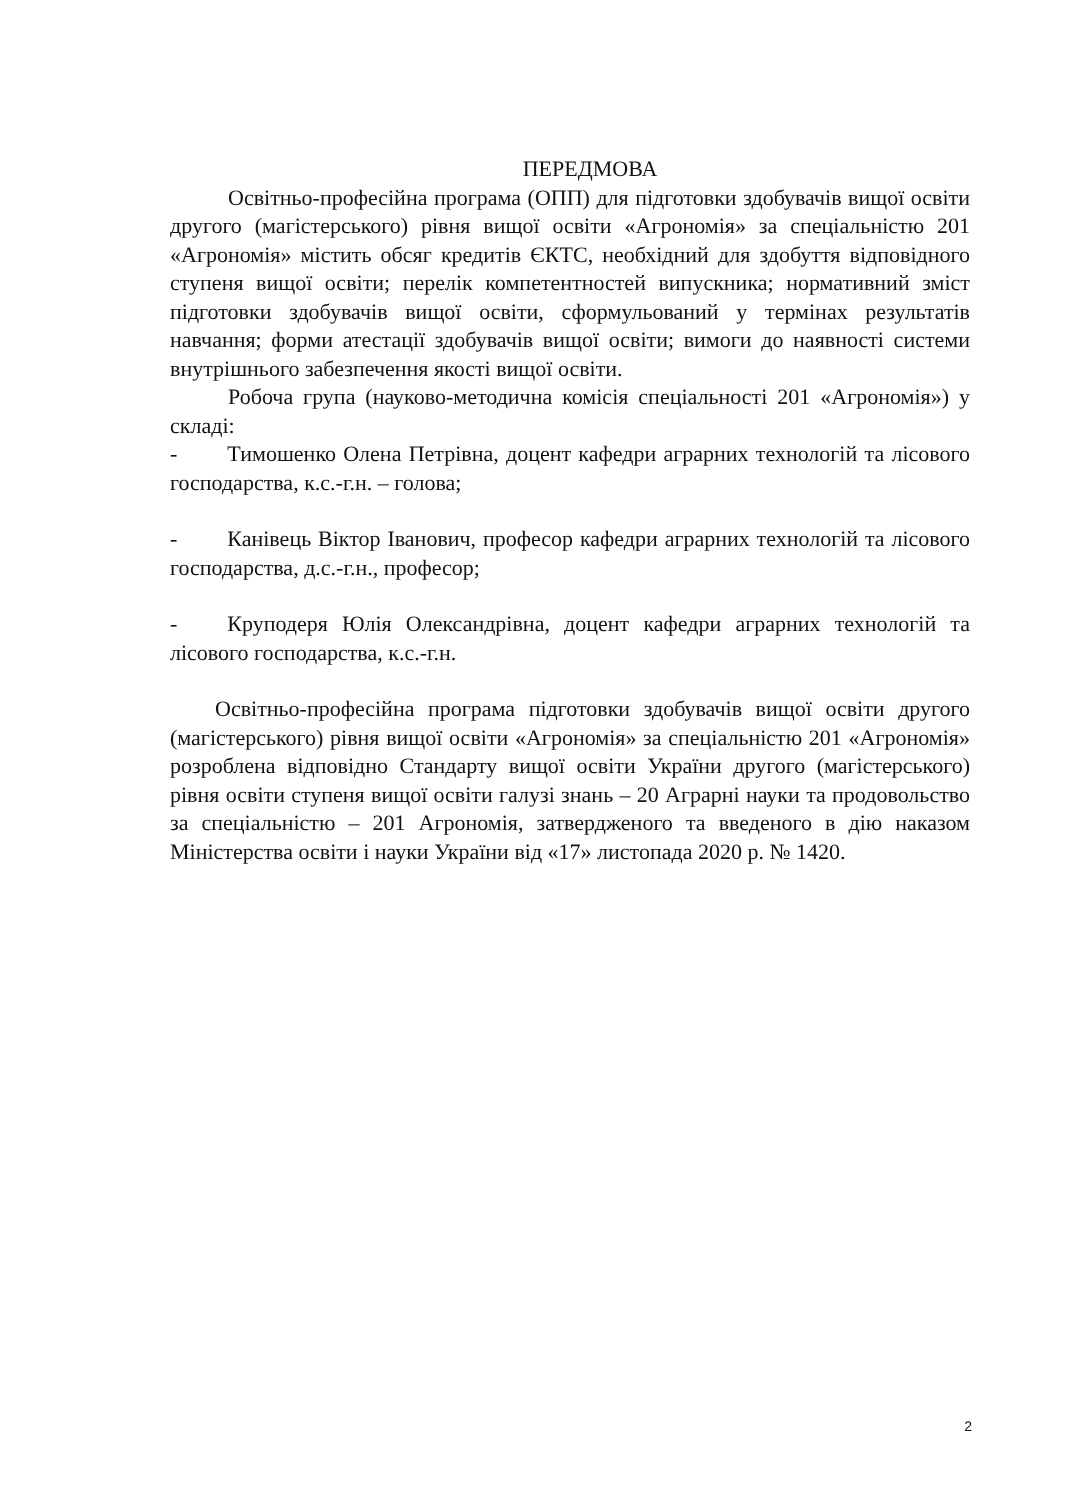ПЕРЕДМОВА
Освітньо-професійна програма (ОПП) для підготовки здобувачів вищої освіти другого (магістерського) рівня вищої освіти «Агрономія» за спеціальністю 201 «Агрономія» містить обсяг кредитів ЄКТС, необхідний для здобуття відповідного ступеня вищої освіти; перелік компетентностей випускника; нормативний зміст підготовки здобувачів вищої освіти, сформульований у термінах результатів навчання; форми атестації здобувачів вищої освіти; вимоги до наявності системи внутрішнього забезпечення якості вищої освіти.
Робоча група (науково-методична комісія спеціальності 201 «Агрономія») у складі:
- Тимошенко Олена Петрівна, доцент кафедри аграрних технологій та лісового господарства, к.с.-г.н. – голова;
- Канівець Віктор Іванович, професор кафедри аграрних технологій та лісового господарства, д.с.-г.н., професор;
- Круподеря Юлія Олександрівна, доцент кафедри аграрних технологій та лісового господарства, к.с.-г.н.
Освітньо-професійна програма підготовки здобувачів вищої освіти другого (магістерського) рівня вищої освіти «Агрономія» за спеціальністю 201 «Агрономія» розроблена відповідно Стандарту вищої освіти України другого (магістерського) рівня освіти ступеня вищої освіти галузі знань – 20 Аграрні науки та продовольство за спеціальністю – 201 Агрономія, затвердженого та введеного в дію наказом Міністерства освіти і науки України від «17» листопада 2020 р. № 1420.
2